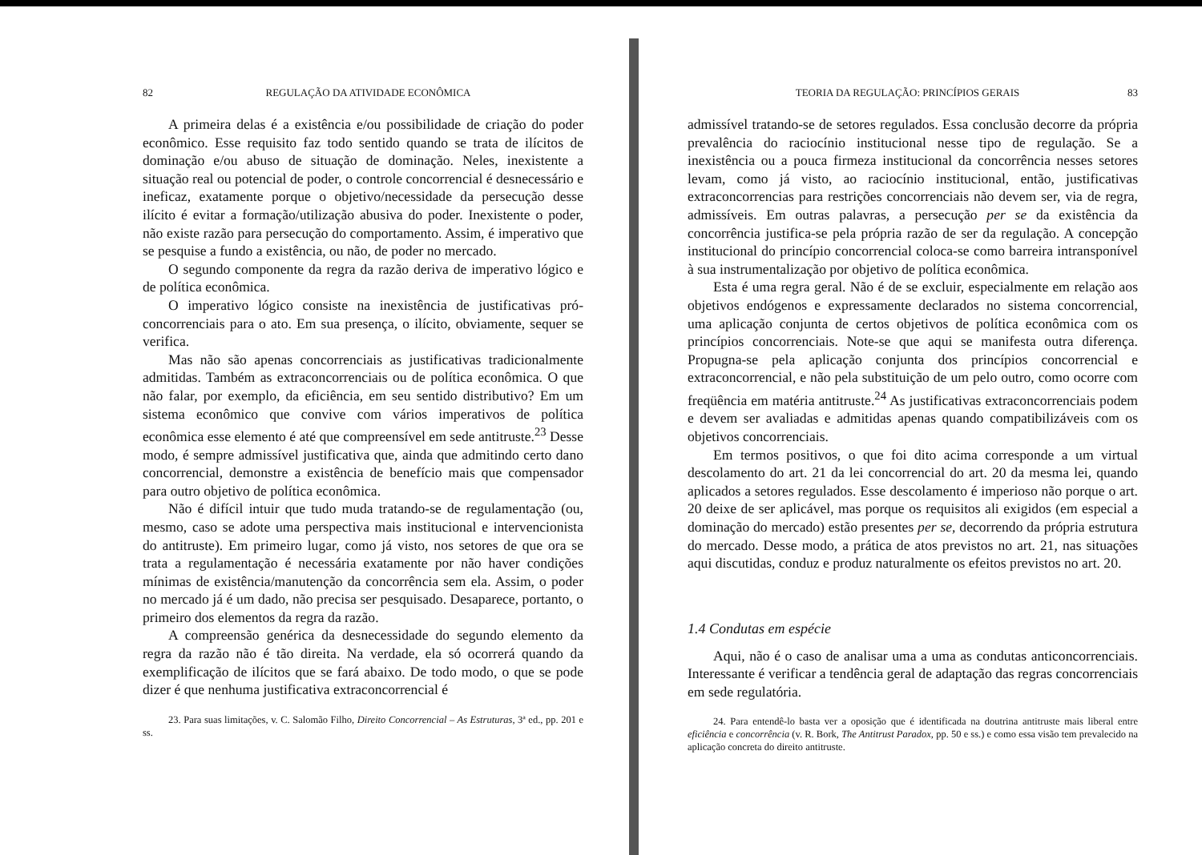82 REGULAÇÃO DA ATIVIDADE ECONÔMICA
A primeira delas é a existência e/ou possibilidade de criação do poder econômico. Esse requisito faz todo sentido quando se trata de ilícitos de dominação e/ou abuso de situação de dominação. Neles, inexistente a situação real ou potencial de poder, o controle concorrencial é desnecessário e ineficaz, exatamente porque o objetivo/necessidade da persecução desse ilícito é evitar a formação/utilização abusiva do poder. Inexistente o poder, não existe razão para persecução do comportamento. Assim, é imperativo que se pesquise a fundo a existência, ou não, de poder no mercado.
O segundo componente da regra da razão deriva de imperativo lógico e de política econômica.
O imperativo lógico consiste na inexistência de justificativas pró-concorrenciais para o ato. Em sua presença, o ilícito, obviamente, sequer se verifica.
Mas não são apenas concorrenciais as justificativas tradicionalmente admitidas. Também as extraconcorrenciais ou de política econômica. O que não falar, por exemplo, da eficiência, em seu sentido distributivo? Em um sistema econômico que convive com vários imperativos de política econômica esse elemento é até que compreensível em sede antitruste.<sup>23</sup> Desse modo, é sempre admissível justificativa que, ainda que admitindo certo dano concorrencial, demonstre a existência de benefício mais que compensador para outro objetivo de política econômica.
Não é difícil intuir que tudo muda tratando-se de regulamentação (ou, mesmo, caso se adote uma perspectiva mais institucional e intervencionista do antitruste). Em primeiro lugar, como já visto, nos setores de que ora se trata a regulamentação é necessária exatamente por não haver condições mínimas de existência/manutenção da concorrência sem ela. Assim, o poder no mercado já é um dado, não precisa ser pesquisado. Desaparece, portanto, o primeiro dos elementos da regra da razão.
A compreensão genérica da desnecessidade do segundo elemento da regra da razão não é tão direita. Na verdade, ela só ocorrerá quando da exemplificação de ilícitos que se fará abaixo. De todo modo, o que se pode dizer é que nenhuma justificativa extraconcorrencial é
23. Para suas limitações, v. C. Salomão Filho, Direito Concorrencial – As Estruturas, 3ª ed., pp. 201 e ss.
TEORIA DA REGULAÇÃO: PRINCÍPIOS GERAIS 83
admissível tratando-se de setores regulados. Essa conclusão decorre da própria prevalência do raciocínio institucional nesse tipo de regulação. Se a inexistência ou a pouca firmeza institucional da concorrência nesses setores levam, como já visto, ao raciocínio institucional, então, justificativas extraconcorrencias para restrições concorrenciais não devem ser, via de regra, admissíveis. Em outras palavras, a persecução per se da existência da concorrência justifica-se pela própria razão de ser da regulação. A concepção institucional do princípio concorrencial coloca-se como barreira intransponível à sua instrumentalização por objetivo de política econômica.
Esta é uma regra geral. Não é de se excluir, especialmente em relação aos objetivos endógenos e expressamente declarados no sistema concorrencial, uma aplicação conjunta de certos objetivos de política econômica com os princípios concorrenciais. Note-se que aqui se manifesta outra diferença. Propugna-se pela aplicação conjunta dos princípios concorrencial e extraconcorrencial, e não pela substituição de um pelo outro, como ocorre com freqüência em matéria antitruste.<sup>24</sup> As justificativas extraconcorrenciais podem e devem ser avaliadas e admitidas apenas quando compatibilizáveis com os objetivos concorrenciais.
Em termos positivos, o que foi dito acima corresponde a um virtual descolamento do art. 21 da lei concorrencial do art. 20 da mesma lei, quando aplicados a setores regulados. Esse descolamento é imperioso não porque o art. 20 deixe de ser aplicável, mas porque os requisitos ali exigidos (em especial a dominação do mercado) estão presentes per se, decorrendo da própria estrutura do mercado. Desse modo, a prática de atos previstos no art. 21, nas situações aqui discutidas, conduz e produz naturalmente os efeitos previstos no art. 20.
1.4 Condutas em espécie
Aqui, não é o caso de analisar uma a uma as condutas anticoncorrenciais. Interessante é verificar a tendência geral de adaptação das regras concorrenciais em sede regulatória.
24. Para entendê-lo basta ver a oposição que é identificada na doutrina antitruste mais liberal entre eficiência e concorrência (v. R. Bork, The Antitrust Paradox, pp. 50 e ss.) e como essa visão tem prevalecido na aplicação concreta do direito antitruste.